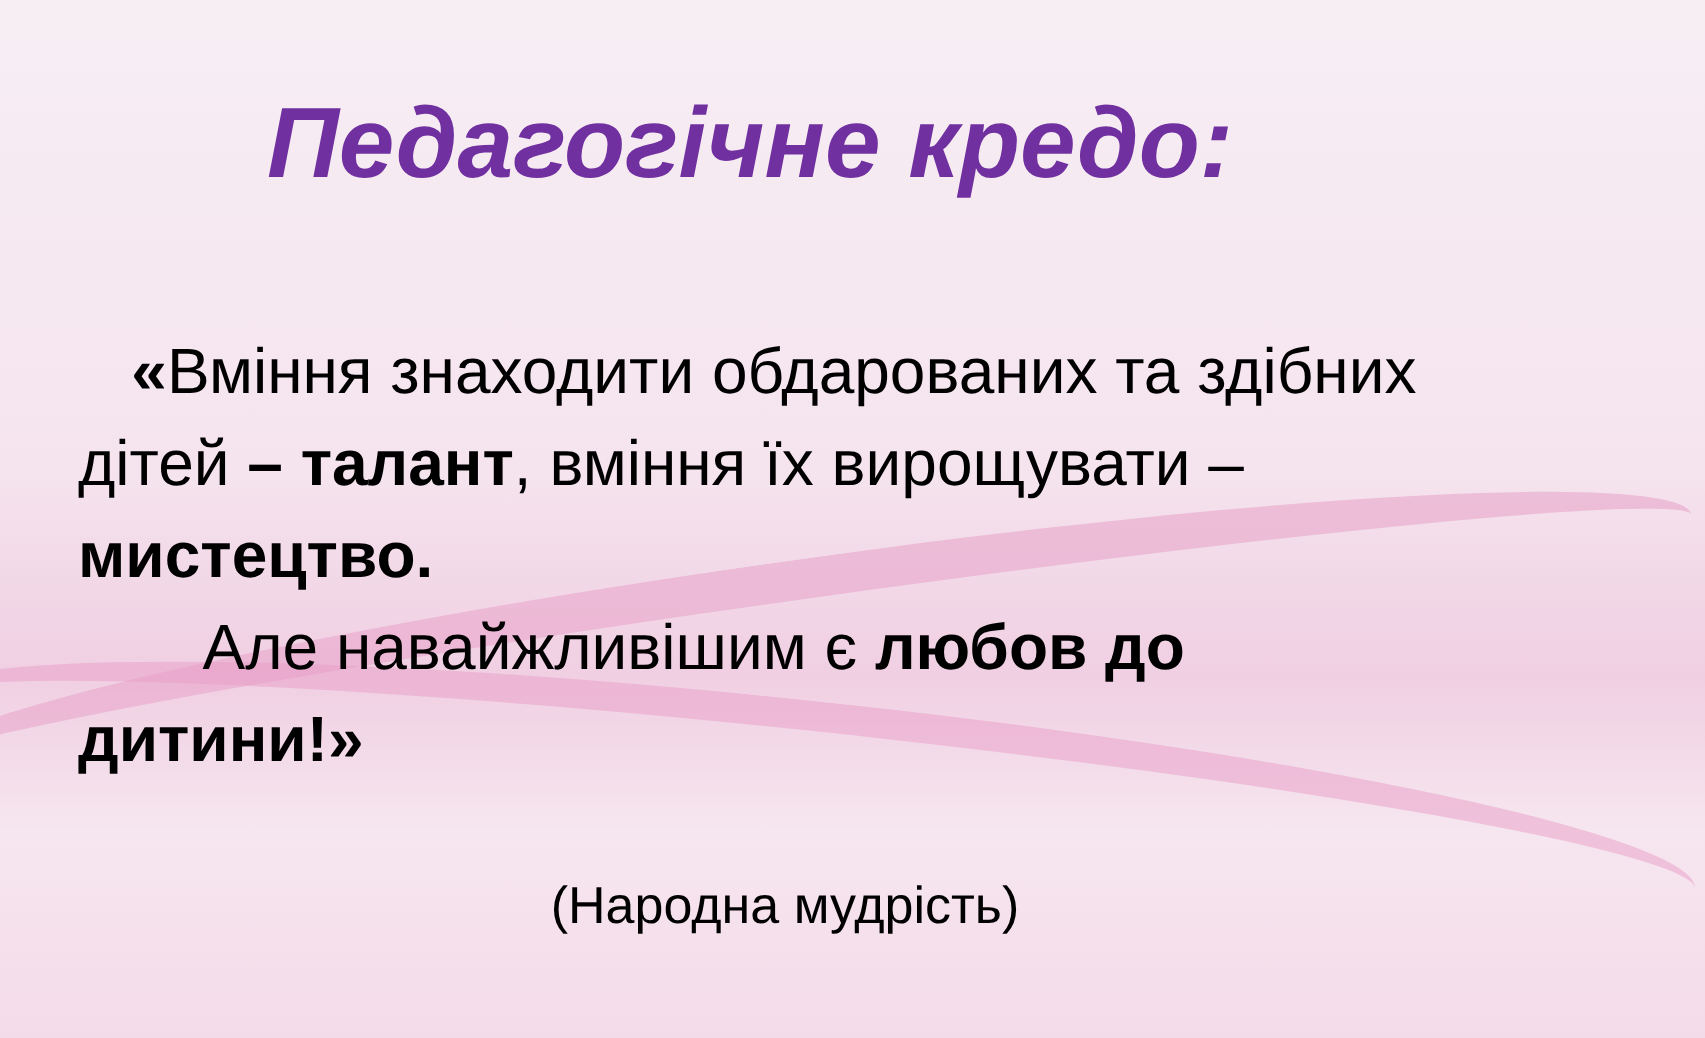Педагогічне кредо:
«Вміння знаходити обдарованих та здібних дітей – талант, вміння їх вирощувати – мистецтво.
Але навайжливішим є любов до дитини!»
(Народна мудрість)